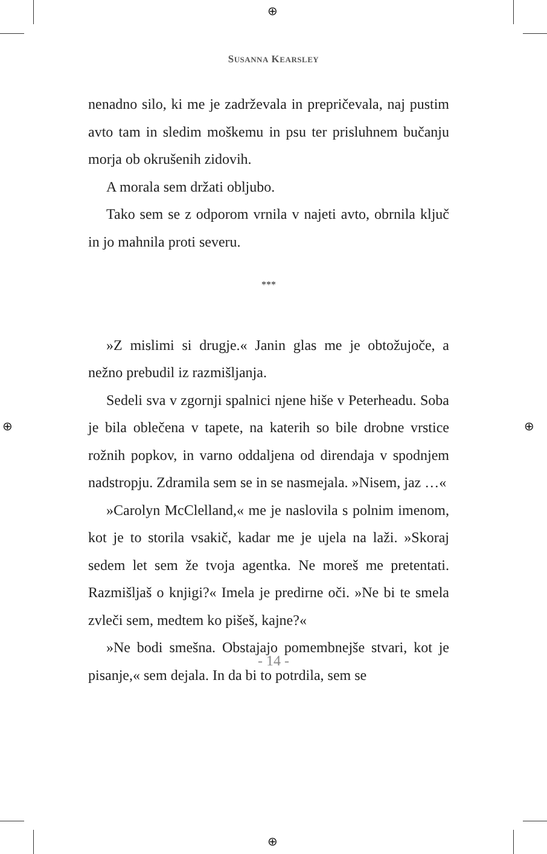⊕
⊕
⊕ ⊕
SUSANNA KEARSLEY
nenadno silo, ki me je zadrževala in prepričevala, naj pustim avto tam in sledim moškemu in psu ter prisluhnem bučanju morja ob okrušenih zidovih.
A morala sem držati obljubo.
Tako sem se z odporom vrnila v najeti avto, obrnila ključ in jo mahnila proti severu.
***
»Z mislimi si drugje.« Janin glas me je obtožujoče, a nežno prebudil iz razmišljanja.
Sedeli sva v zgornji spalnici njene hiše v Peterheadu. Soba je bila oblečena v tapete, na katerih so bile drobne vrstice rožnih popkov, in varno oddaljena od direndaja v spodnjem nadstropju. Zdramila sem se in se nasmejala. »Nisem, jaz …«
»Carolyn McClelland,« me je naslovila s polnim imenom, kot je to storila vsakič, kadar me je ujela na laži. »Skoraj sedem let sem že tvoja agentka. Ne moreš me pretentati. Razmišljaš o knjigi?« Imela je predirne oči. »Ne bi te smela zvleči sem, medtem ko pišeš, kajne?«
»Ne bodi smešna. Obstajajo pomembnejše stvari, kot je pisanje,« sem dejala. In da bi to potrdila, sem se
- 14 -